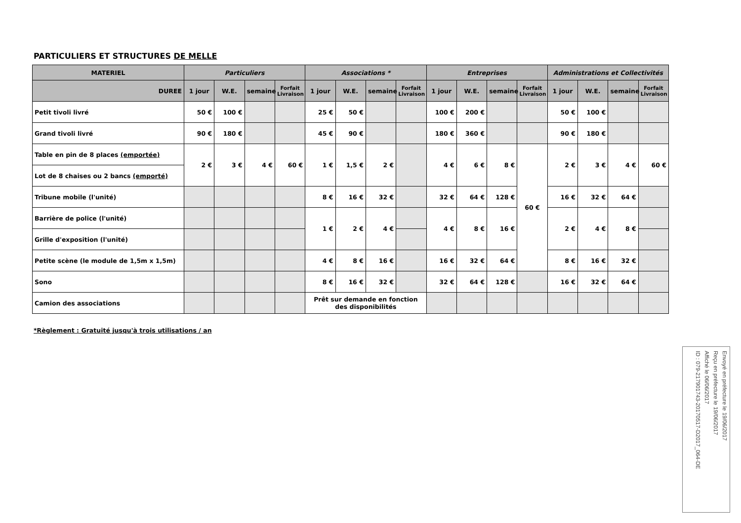PARTICULIERS ET STRUCTURES DE MELLE
| MATERIEL | Particuliers | | | | Associations * | | | | Entreprises | | | | Administrations et Collectivités | | | |
| --- | --- | --- | --- | --- | --- | --- | --- | --- | --- | --- | --- | --- | --- | --- | --- | --- |
| DUREE | 1 jour | W.E. | semaine | Forfait Livraison | 1 jour | W.E. | semaine | Forfait Livraison | 1 jour | W.E. | semaine | Forfait Livraison | 1 jour | W.E. | semaine | Forfait Livraison |
| Petit tivoli livré | 50 € | 100 € | | | 25 € | 50 € | | | 100 € | 200 € | | | 50 € | 100 € | | |
| Grand tivoli livré | 90 € | 180 € | | | 45 € | 90 € | | | 180 € | 360 € | | | 90 € | 180 € | | |
| Table en pin de 8 places (emportée) | 2 € | 3 € | 4 € | 60 € | 1 € | 1,5 € | 2 € | | 4 € | 6 € | 8 € | 60 € | 2 € | 3 € | 4 € | 60 € |
| Lot de 8 chaises ou 2 bancs (emporté) | | | | | | | | | | | | | | | | |
| Tribune mobile (l'unité) | | | | | 8 € | 16 € | 32 € | | 32 € | 64 € | 128 € | | 16 € | 32 € | 64 € | |
| Barrière de police (l'unité) | | | | | 1 € | 2 € | 4 € | | 4 € | 8 € | 16 € | | 2 € | 4 € | 8 € | |
| Grille d'exposition (l'unité) | | | | | | | | | | | | | | | | |
| Petite scène (le module de 1,5m x 1,5m) | | | | | 4 € | 8 € | 16 € | | 16 € | 32 € | 64 € | | 8 € | 16 € | 32 € | |
| Sono | | | | | 8 € | 16 € | 32 € | | 32 € | 64 € | 128 € | | 16 € | 32 € | 64 € | |
| Camion des associations | | | | | Prêt sur demande en fonction des disponibilités | | | | | | | | | | | |
*Règlement : Gratuité jusqu'à trois utilisations / an
Envoyé en préfecture le 19/06/2017
Reçu en préfecture le 19/06/2017
Affiché le 06/06/2017
ID : 079-217901743-20170517-D2017_064-DE